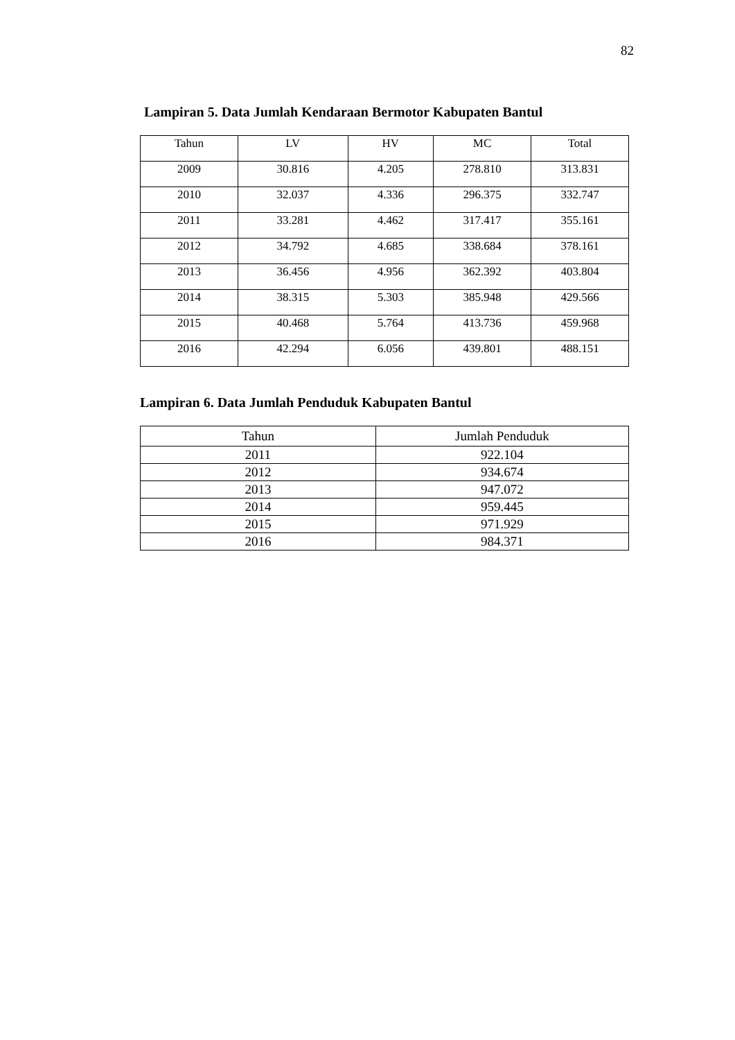82
Lampiran 5. Data Jumlah Kendaraan Bermotor Kabupaten Bantul
| Tahun | LV | HV | MC | Total |
| --- | --- | --- | --- | --- |
| 2009 | 30.816 | 4.205 | 278.810 | 313.831 |
| 2010 | 32.037 | 4.336 | 296.375 | 332.747 |
| 2011 | 33.281 | 4.462 | 317.417 | 355.161 |
| 2012 | 34.792 | 4.685 | 338.684 | 378.161 |
| 2013 | 36.456 | 4.956 | 362.392 | 403.804 |
| 2014 | 38.315 | 5.303 | 385.948 | 429.566 |
| 2015 | 40.468 | 5.764 | 413.736 | 459.968 |
| 2016 | 42.294 | 6.056 | 439.801 | 488.151 |
Lampiran 6. Data Jumlah Penduduk Kabupaten Bantul
| Tahun | Jumlah Penduduk |
| --- | --- |
| 2011 | 922.104 |
| 2012 | 934.674 |
| 2013 | 947.072 |
| 2014 | 959.445 |
| 2015 | 971.929 |
| 2016 | 984.371 |